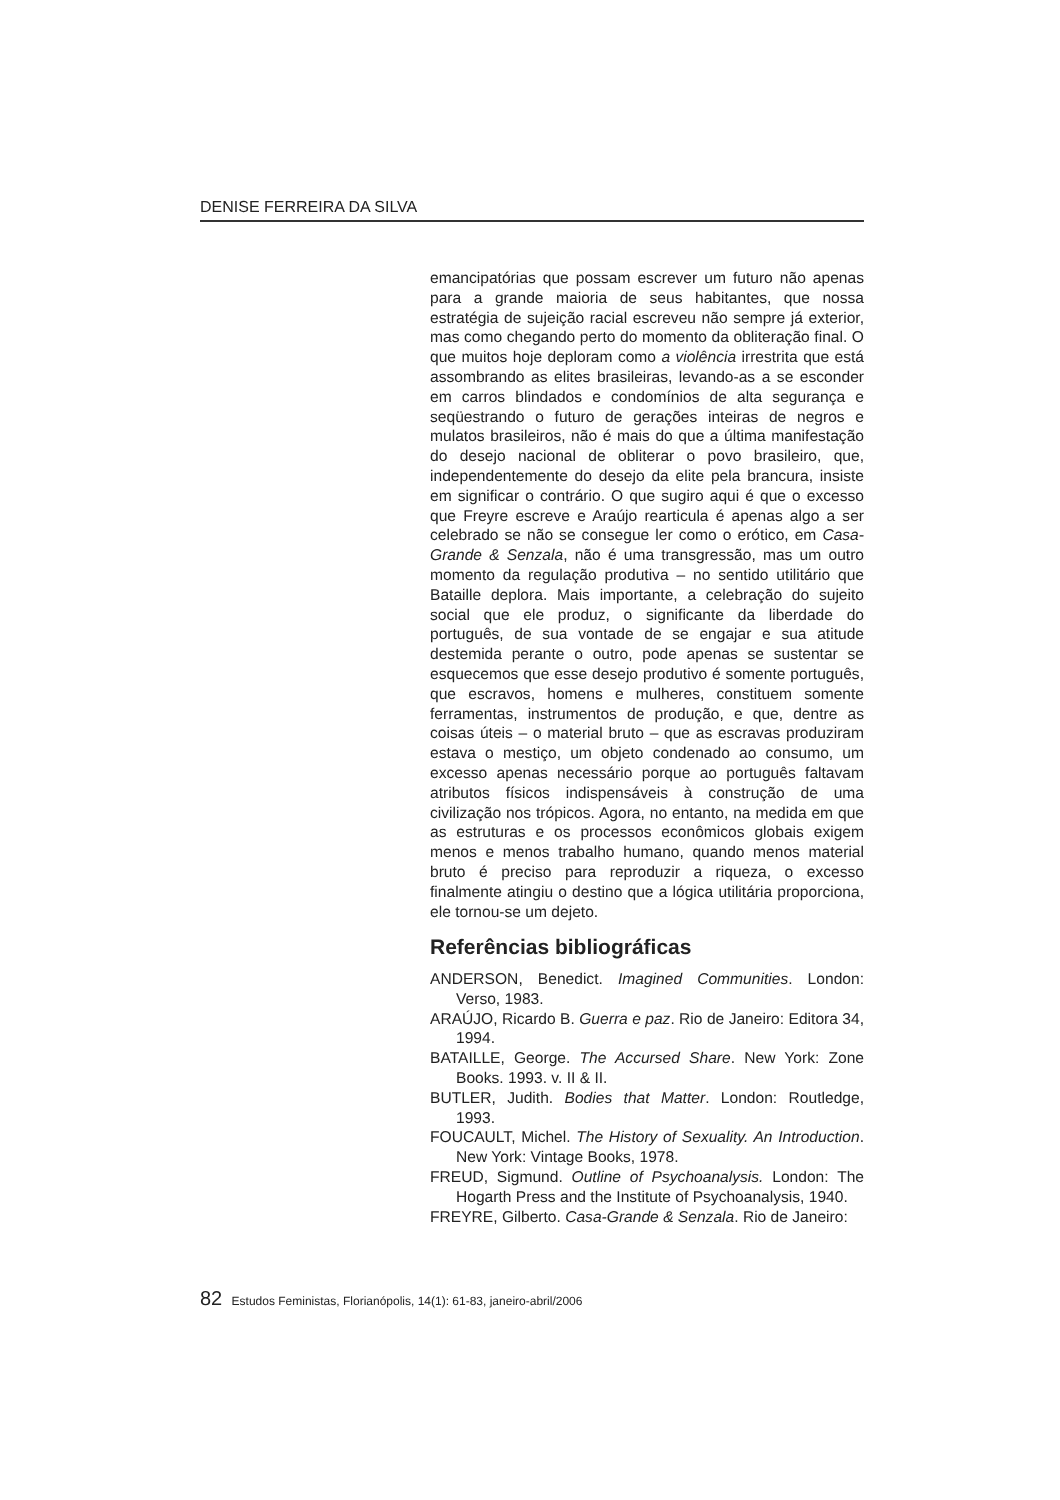DENISE FERREIRA DA SILVA
emancipatórias que possam escrever um futuro não apenas para a grande maioria de seus habitantes, que nossa estratégia de sujeição racial escreveu não sempre já exterior, mas como chegando perto do momento da obliteração final. O que muitos hoje deploram como a violência irrestrita que está assombrando as elites brasileiras, levando-as a se esconder em carros blindados e condomínios de alta segurança e seqüestrando o futuro de gerações inteiras de negros e mulatos brasileiros, não é mais do que a última manifestação do desejo nacional de obliterar o povo brasileiro, que, independentemente do desejo da elite pela brancura, insiste em significar o contrário. O que sugiro aqui é que o excesso que Freyre escreve e Araújo rearticula é apenas algo a ser celebrado se não se consegue ler como o erótico, em Casa-Grande & Senzala, não é uma transgressão, mas um outro momento da regulação produtiva – no sentido utilitário que Bataille deplora. Mais importante, a celebração do sujeito social que ele produz, o significante da liberdade do português, de sua vontade de se engajar e sua atitude destemida perante o outro, pode apenas se sustentar se esquecemos que esse desejo produtivo é somente português, que escravos, homens e mulheres, constituem somente ferramentas, instrumentos de produção, e que, dentre as coisas úteis – o material bruto – que as escravas produziram estava o mestiço, um objeto condenado ao consumo, um excesso apenas necessário porque ao português faltavam atributos físicos indispensáveis à construção de uma civilização nos trópicos. Agora, no entanto, na medida em que as estruturas e os processos econômicos globais exigem menos e menos trabalho humano, quando menos material bruto é preciso para reproduzir a riqueza, o excesso finalmente atingiu o destino que a lógica utilitária proporciona, ele tornou-se um dejeto.
Referências bibliográficas
ANDERSON, Benedict. Imagined Communities. London: Verso, 1983.
ARAÚJO, Ricardo B. Guerra e paz. Rio de Janeiro: Editora 34, 1994.
BATAILLE, George. The Accursed Share. New York: Zone Books. 1993. v. II & II.
BUTLER, Judith. Bodies that Matter. London: Routledge, 1993.
FOUCAULT, Michel. The History of Sexuality. An Introduction. New York: Vintage Books, 1978.
FREUD, Sigmund. Outline of Psychoanalysis. London: The Hogarth Press and the Institute of Psychoanalysis, 1940.
FREYRE, Gilberto. Casa-Grande & Senzala. Rio de Janeiro:
82 Estudos Feministas, Florianópolis, 14(1): 61-83, janeiro-abril/2006